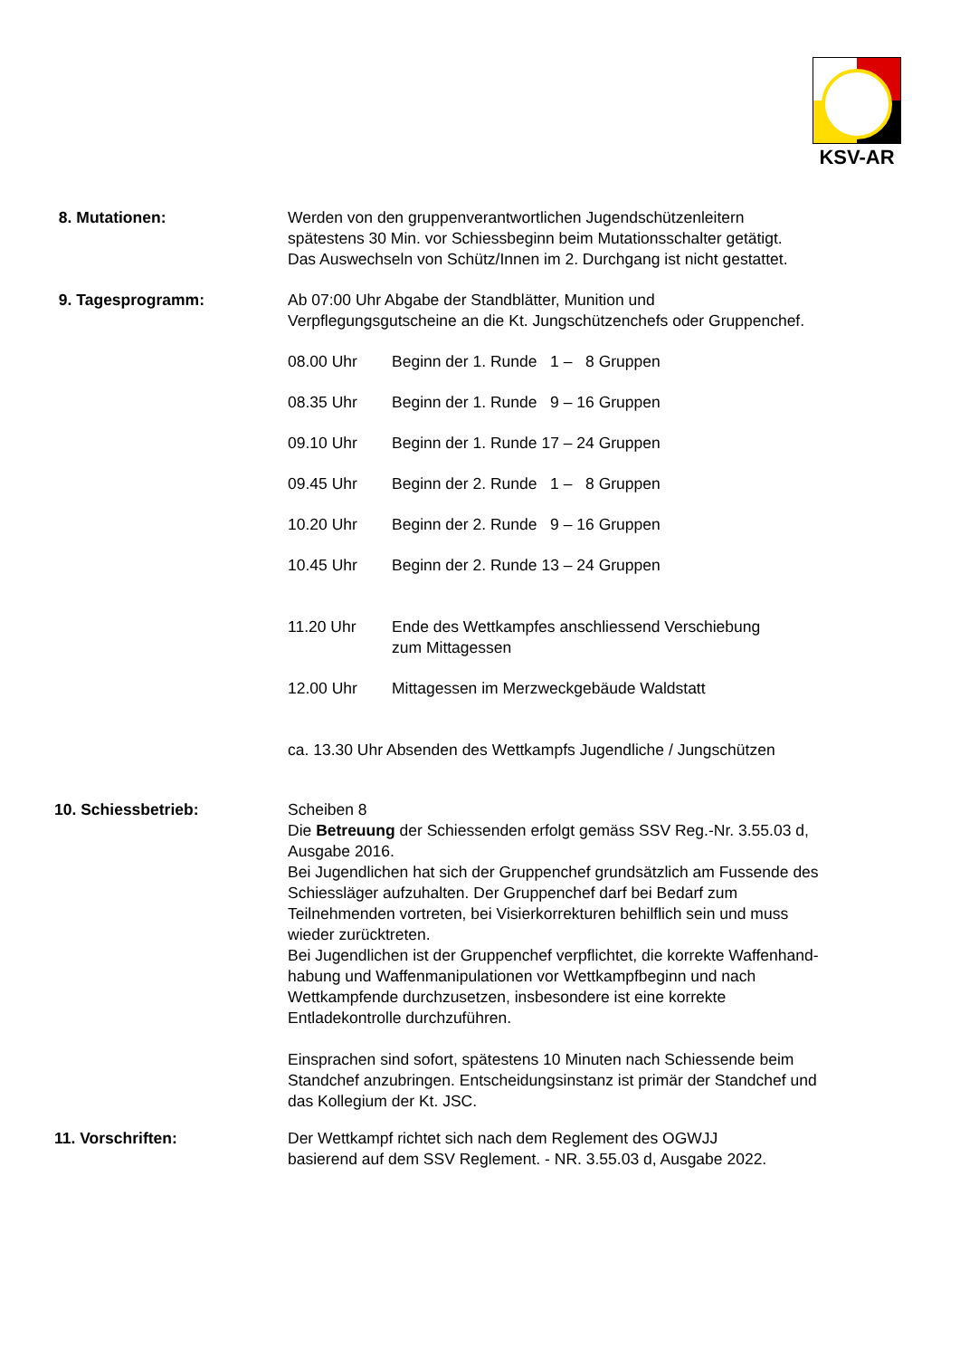KSV-AR
8. Mutationen: Werden von den gruppenverantwortlichen Jugendschützenleitern
spätestens 30 Min. vor Schiessbeginn beim Mutationsschalter getätigt.
Das Auswechseln von Schütz/Innen im 2. Durchgang ist nicht gestattet.
9. Tagesprogramm: Ab 07:00 Uhr Abgabe der Standblätter, Munition und
Verpflegungsgutscheine an die Kt. Jungschützenchefs oder Gruppenchef.
08.00 Uhr Beginn der 1. Runde 1 – 8 Gruppen
08.35 Uhr Beginn der 1. Runde 9 – 16 Gruppen
09.10 Uhr Beginn der 1. Runde 17 – 24 Gruppen
09.45 Uhr Beginn der 2. Runde 1 – 8 Gruppen
10.20 Uhr Beginn der 2. Runde 9 – 16 Gruppen
10.45 Uhr Beginn der 2. Runde 13 – 24 Gruppen
11.20 Uhr Ende des Wettkampfes anschliessend Verschiebung
zum Mittagessen
12.00 Uhr Mittagessen im Merzweckgebäude Waldstatt
ca. 13.30 Uhr Absenden des Wettkampfs Jugendliche / Jungschützen
10. Schiessbetrieb: Scheiben 8
Die Betreuung der Schiessenden erfolgt gemäss SSV Reg.-Nr. 3.55.03 d,
Ausgabe 2016.
Bei Jugendlichen hat sich der Gruppenchef grundsätzlich am Fussende des
Schiessläger aufzuhalten. Der Gruppenchef darf bei Bedarf zum
Teilnehmenden vortreten, bei Visierkorrekturen behilflich sein und muss
wieder zurücktreten.
Bei Jugendlichen ist der Gruppenchef verpflichtet, die korrekte Waffenhand-
habung und Waffenmanipulationen vor Wettkampfbeginn und nach
Wettkampfende durchzusetzen, insbesondere ist eine korrekte
Entladekontrolle durchzuführen.
Einsprachen sind sofort, spätestens 10 Minuten nach Schiessende beim
Standchef anzubringen. Entscheidungsinstanz ist primär der Standchef und
das Kollegium der Kt. JSC.
11. Vorschriften: Der Wettkampf richtet sich nach dem Reglement des OGWJJ
basierend auf dem SSV Reglement. - NR. 3.55.03 d, Ausgabe 2022.